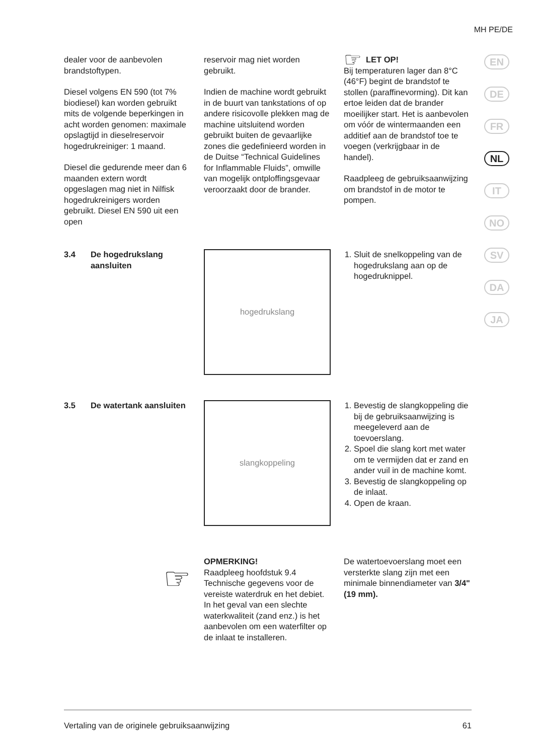MH PE/DE
EN
DE
FR
NL
IT
NO
SV
DA
JA
dealer voor de aanbevolen brandstoftypen.
Diesel volgens EN 590 (tot 7% biodiesel) kan worden gebruikt mits de volgende beperkingen in acht worden genomen: maximale opslagtijd in dieselreservoir hogedrukreiniger: 1 maand.
Diesel die gedurende meer dan 6 maanden extern wordt opgeslagen mag niet in Nilfisk hogedrukreinigers worden gebruikt. Diesel EN 590 uit een open
reservoir mag niet worden gebruikt.
Indien de machine wordt gebruikt in de buurt van tankstations of op andere risicovolle plekken mag de machine uitsluitend worden gebruikt buiten de gevaarlijke zones die gedefinieerd worden in de Duitse “Technical Guidelines for Inflammable Fluids”, omwille van mogelijk ontploffingsgevaar veroorzaakt door de brander.
☞ LET OP!
Bij temperaturen lager dan 8°C (46°F) begint de brandstof te stollen (paraffinevorming). Dit kan ertoe leiden dat de brander moeilijker start. Het is aanbevolen om vóór de wintermaanden een additief aan de brandstof toe te voegen (verkrijgbaar in de handel).
Raadpleeg de gebruiksaanwijzing om brandstof in de motor te pompen.
3.4 De hogedrukslang aansluiten
hogedrukslang
1. Sluit de snelkoppeling van de hogedrukslang aan op de hogedruknippel.
3.5 De watertank aansluiten
slangkoppeling
1. Bevestig de slangkoppeling die bij de gebruiksaanwijzing is meegeleverd aan de toevoerslang.
2. Spoel die slang kort met water om te vermijden dat er zand en ander vuil in de machine komt.
3. Bevestig de slangkoppeling op de inlaat.
4. Open de kraan.
☞
OPMERKING!
Raadpleeg hoofdstuk 9.4 Technische gegevens voor de vereiste waterdruk en het debiet. In het geval van een slechte waterkwaliteit (zand enz.) is het aanbevolen om een waterfilter op de inlaat te installeren.
De watertoevoerslang moet een versterkte slang zijn met een minimale binnendiameter van 3/4" (19 mm).
Vertaling van de originele gebruiksaanwijzing 61